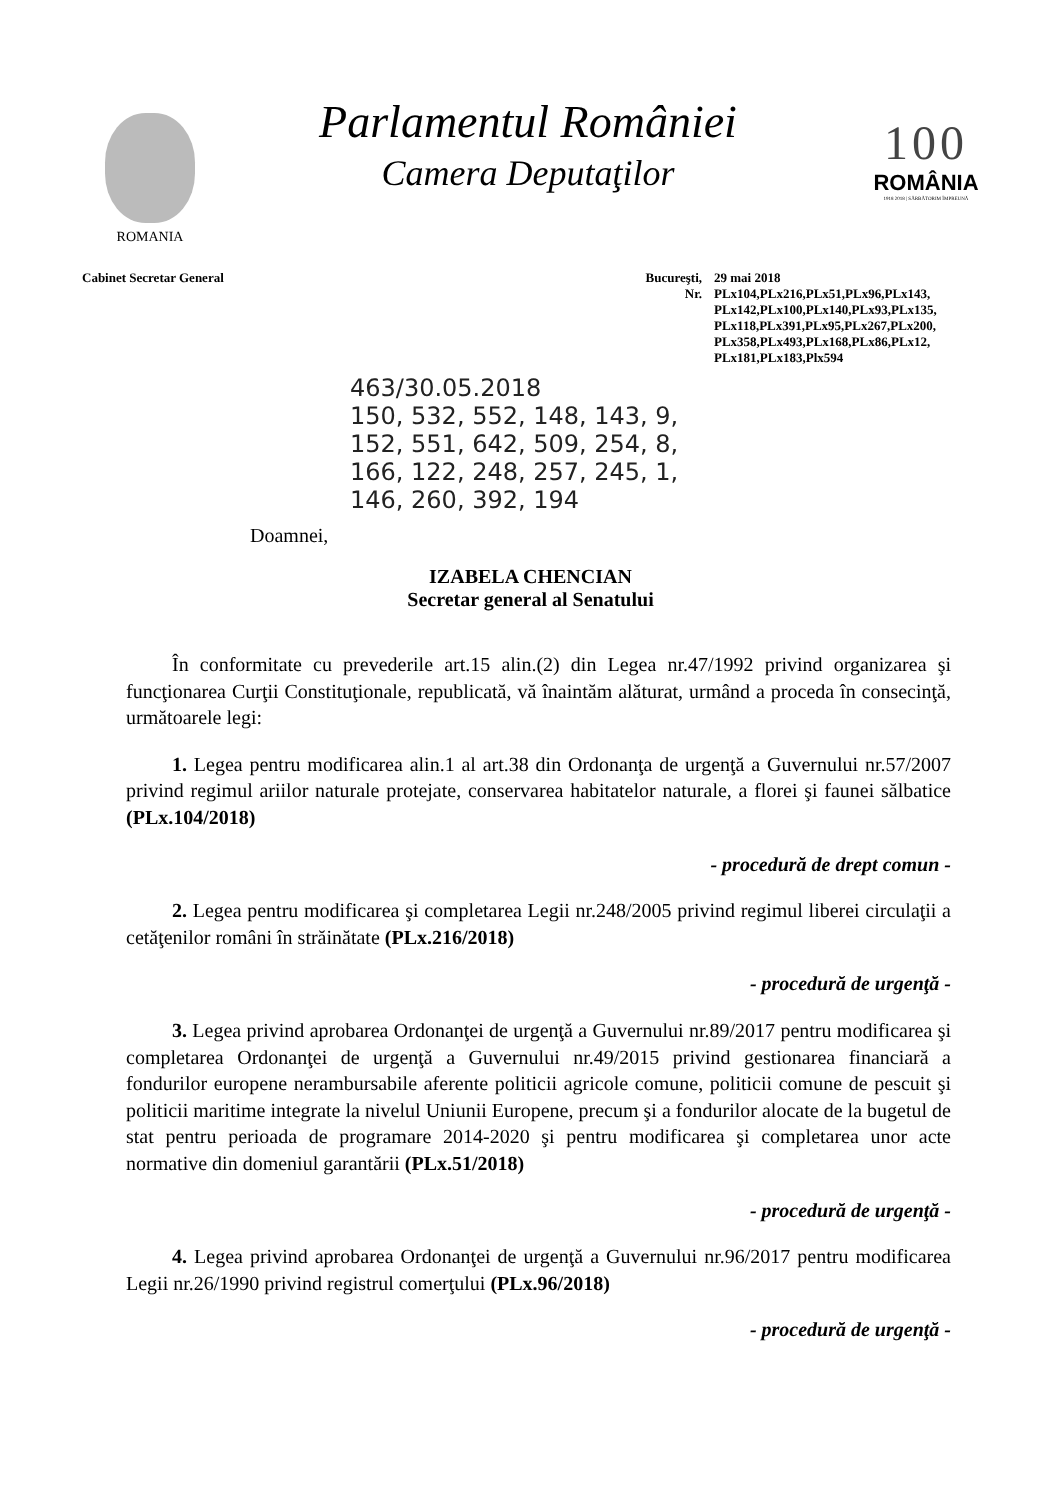ROMANIA
Parlamentul României
Camera Deputaţilor
100
ROMÂNIA
1918 2018 | SĂRBĂTORIM ÎMPREUNĂ
Cabinet Secretar General Bucureşti,
Nr.
29 mai 2018
PLx104,PLx216,PLx51,PLx96,PLx143,
PLx142,PLx100,PLx140,PLx93,PLx135,
PLx118,PLx391,PLx95,PLx267,PLx200,
PLx358,PLx493,PLx168,PLx86,PLx12,
PLx181,PLx183,Plx594
463/30.05.2018
150, 532, 552, 148, 143, 9, 152, 551, 642, 509, 254, 8, 166, 122, 248, 257, 245, 1, 146, 260, 392, 194
Doamnei,
IZABELA CHENCIAN
Secretar general al Senatului
În conformitate cu prevederile art.15 alin.(2) din Legea nr.47/1992 privind organizarea şi funcţionarea Curţii Constituţionale, republicată, vă înaintăm alăturat, urmând a proceda în consecinţă, următoarele legi:
1. Legea pentru modificarea alin.1 al art.38 din Ordonanţa de urgenţă a Guvernului nr.57/2007 privind regimul ariilor naturale protejate, conservarea habitatelor naturale, a florei şi faunei sălbatice (PLx.104/2018)
- procedură de drept comun -
2. Legea pentru modificarea şi completarea Legii nr.248/2005 privind regimul liberei circulaţii a cetăţenilor români în străinătate (PLx.216/2018)
- procedură de urgenţă -
3. Legea privind aprobarea Ordonanţei de urgenţă a Guvernului nr.89/2017 pentru modificarea şi completarea Ordonanţei de urgenţă a Guvernului nr.49/2015 privind gestionarea financiară a fondurilor europene nerambursabile aferente politicii agricole comune, politicii comune de pescuit şi politicii maritime integrate la nivelul Uniunii Europene, precum şi a fondurilor alocate de la bugetul de stat pentru perioada de programare 2014-2020 şi pentru modificarea şi completarea unor acte normative din domeniul garantării (PLx.51/2018)
- procedură de urgenţă -
4. Legea privind aprobarea Ordonanţei de urgenţă a Guvernului nr.96/2017 pentru modificarea Legii nr.26/1990 privind registrul comerţului (PLx.96/2018)
- procedură de urgenţă -